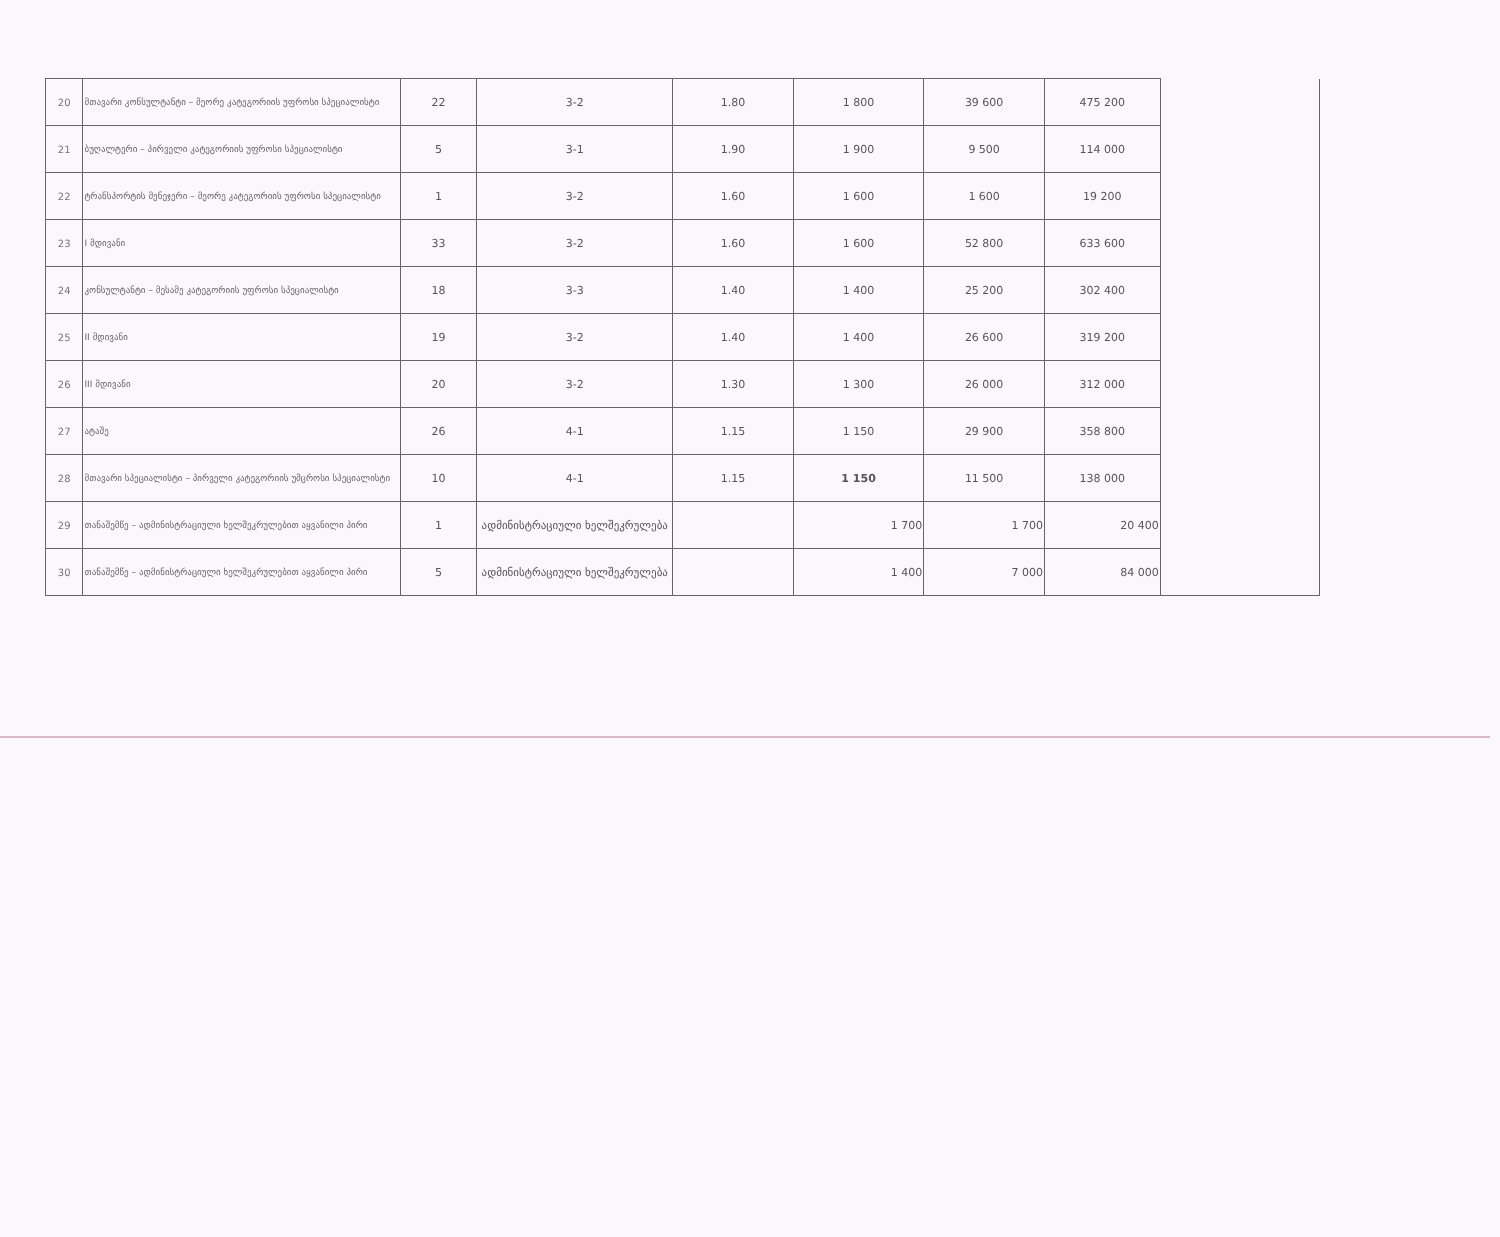| 20 | მთავარი კონსულტანტი – მეორე კატეგორიის უფროსი სპეციალისტი | 22 | 3-2 | 1.80 | 1 800 | 39 600 | 475 200 | |
| 21 | ბუღალტერი – პირველი კატეგორიის უფროსი სპეციალისტი | 5 | 3-1 | 1.90 | 1 900 | 9 500 | 114 000 | |
| 22 | ტრანსპორტის მენეჯერი – მეორე კატეგორიის უფროსი სპეციალისტი | 1 | 3-2 | 1.60 | 1 600 | 1 600 | 19 200 | |
| 23 | I მდივანი | 33 | 3-2 | 1.60 | 1 600 | 52 800 | 633 600 | |
| 24 | კონსულტანტი – მესამე კატეგორიის უფროსი სპეციალისტი | 18 | 3-3 | 1.40 | 1 400 | 25 200 | 302 400 | |
| 25 | II მდივანი | 19 | 3-2 | 1.40 | 1 400 | 26 600 | 319 200 | |
| 26 | III მდივანი | 20 | 3-2 | 1.30 | 1 300 | 26 000 | 312 000 | |
| 27 | ატაშე | 26 | 4-1 | 1.15 | 1 150 | 29 900 | 358 800 | |
| 28 | მთავარი სპეციალისტი – პირველი კატეგორიის უმცროსი სპეციალისტი | 10 | 4-1 | 1.15 | 1 150 | 11 500 | 138 000 | |
| 29 | თანაშემწე – ადმინისტრაციული ხელშეკრულებით აყვანილი პირი | 1 | ადმინისტრაციული ხელშეკრულება | | 1 700 | 1 700 | 20 400 | |
| 30 | თანაშემწე – ადმინისტრაციული ხელშეკრულებით აყვანილი პირი | 5 | ადმინისტრაციული ხელშეკრულება | | 1 400 | 7 000 | 84 000 | |